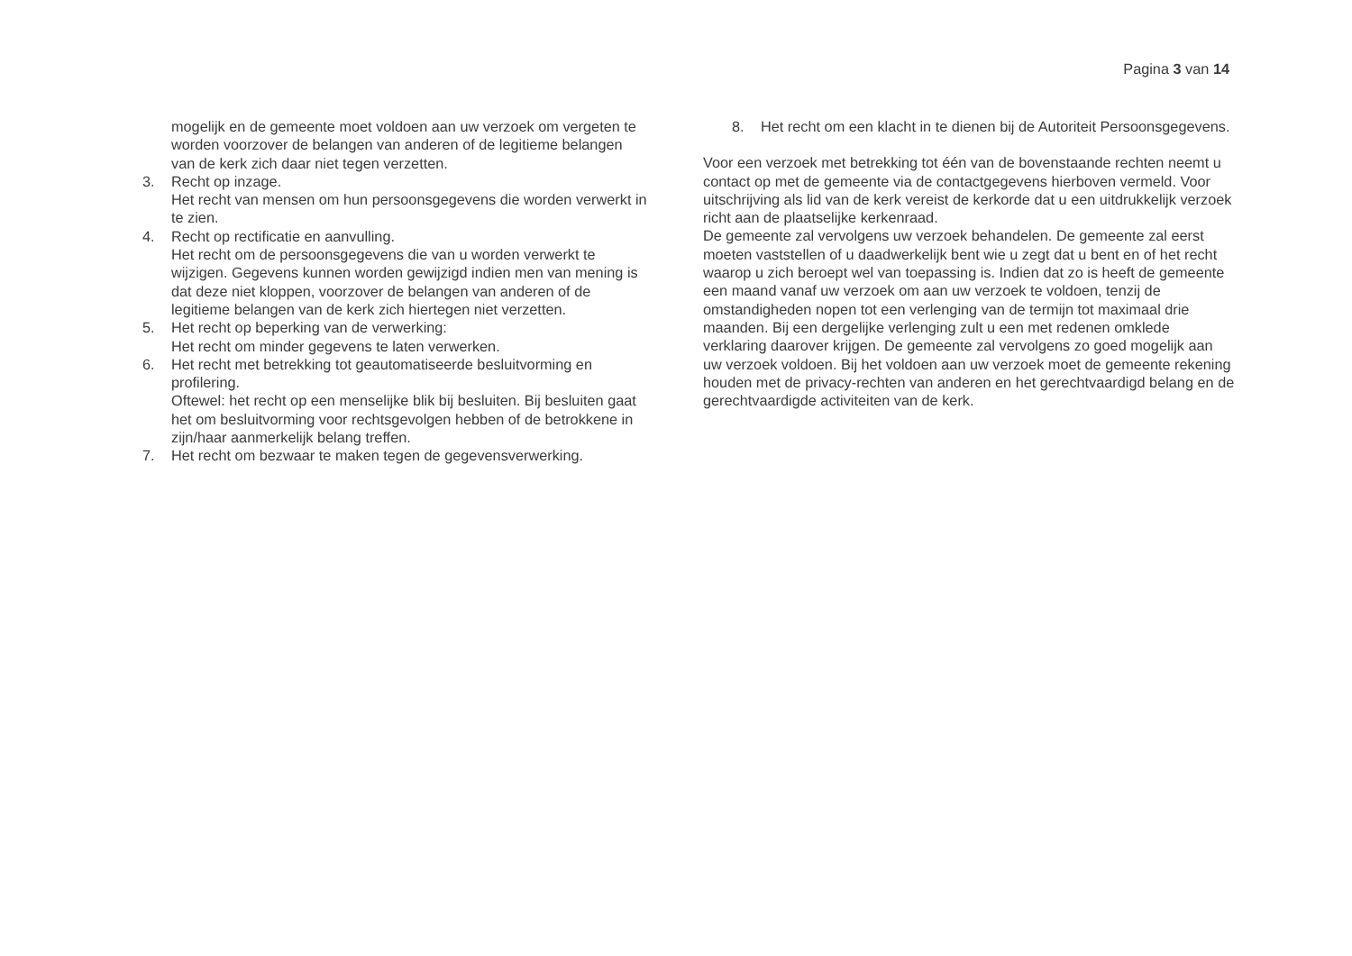Pagina 3 van 14
mogelijk en de gemeente moet voldoen aan uw verzoek om vergeten te worden voorzover de belangen van anderen of de legitieme belangen van de kerk zich daar niet tegen verzetten.
3. Recht op inzage.
Het recht van mensen om hun persoonsgegevens die worden verwerkt in te zien.
4. Recht op rectificatie en aanvulling.
Het recht om de persoonsgegevens die van u worden verwerkt te wijzigen. Gegevens kunnen worden gewijzigd indien men van mening is dat deze niet kloppen, voorzover de belangen van anderen of de legitieme belangen van de kerk zich hiertegen niet verzetten.
5. Het recht op beperking van de verwerking:
Het recht om minder gegevens te laten verwerken.
6. Het recht met betrekking tot geautomatiseerde besluitvorming en profilering.
Oftewel: het recht op een menselijke blik bij besluiten. Bij besluiten gaat het om besluitvorming voor rechtsgevolgen hebben of de betrokkene in zijn/haar aanmerkelijk belang treffen.
7. Het recht om bezwaar te maken tegen de gegevensverwerking.
8. Het recht om een klacht in te dienen bij de Autoriteit Persoonsgegevens.
Voor een verzoek met betrekking tot één van de bovenstaande rechten neemt u contact op met de gemeente via de contactgegevens hierboven vermeld. Voor uitschrijving als lid van de kerk vereist de kerkorde dat u een uitdrukkelijk verzoek richt aan de plaatselijke kerkenraad.
De gemeente zal vervolgens uw verzoek behandelen. De gemeente zal eerst moeten vaststellen of u daadwerkelijk bent wie u zegt dat u bent en of het recht waarop u zich beroept wel van toepassing is. Indien dat zo is heeft de gemeente een maand vanaf uw verzoek om aan uw verzoek te voldoen, tenzij de omstandigheden nopen tot een verlenging van de termijn tot maximaal drie maanden. Bij een dergelijke verlenging zult u een met redenen omklede verklaring daarover krijgen. De gemeente zal vervolgens zo goed mogelijk aan uw verzoek voldoen. Bij het voldoen aan uw verzoek moet de gemeente rekening houden met de privacy-rechten van anderen en het gerechtvaardigd belang en de gerechtvaardigde activiteiten van de kerk.